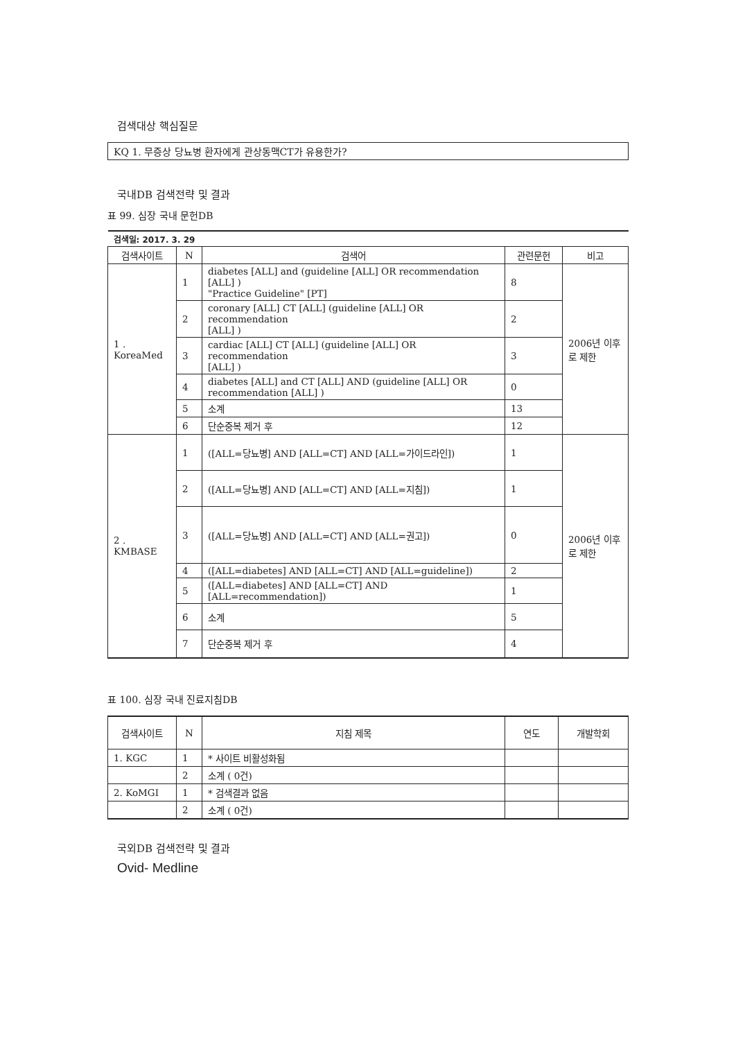검색대상 핵심질문
KQ 1. 무증상 당뇨병 환자에게 관상동맥CT가 유용한가?
국내DB 검색전략 및 결과
표 99. 심장 국내 문헌DB
| 검색일: 2017. 3. 29 | | | | |
| 검색사이트 | N | 검색어 | 관련문헌 | 비고 |
| 1 . KoreaMed | 1 | diabetes [ALL] and (guideline [ALL] OR recommendation [ALL] ) "Practice Guideline" [PT] | 8 | 2006년 이후로 제한 |
| | 2 | coronary [ALL] CT [ALL] (guideline [ALL] OR recommendation [ALL] ) | 2 | |
| | 3 | cardiac [ALL] CT [ALL] (guideline [ALL] OR recommendation [ALL] ) | 3 | |
| | 4 | diabetes [ALL] and CT [ALL] AND (guideline [ALL] OR recommendation [ALL] ) | 0 | |
| | 5 | 소계 | 13 | |
| | 6 | 단순중복 제거 후 | 12 | |
| 2 . KMBASE | 1 | ([ALL=당뇨병] AND [ALL=CT] AND [ALL=가이드라인]) | 1 | 2006년 이후로 제한 |
| | 2 | ([ALL=당뇨병] AND [ALL=CT] AND [ALL=지침]) | 1 | |
| | 3 | ([ALL=당뇨병] AND [ALL=CT] AND [ALL=권고]) | 0 | |
| | 4 | ([ALL=diabetes] AND [ALL=CT] AND [ALL=guideline]) | 2 | |
| | 5 | ([ALL=diabetes] AND [ALL=CT] AND [ALL=recommendation]) | 1 | |
| | 6 | 소계 | 5 | |
| | 7 | 단순중복 제거 후 | 4 | |
표 100. 심장 국내 진료지침DB
| 검색사이트 | N | 지침 제목 | 연도 | 개발학회 |
| --- | --- | --- | --- | --- |
| 1. KGC | 1 | * 사이트 비활성화됨 | | |
| | 2 | 소계 ( 0건) | | |
| 2. KoMGI | 1 | * 검색결과 없음 | | |
| | 2 | 소계 ( 0건) | | |
국외DB 검색전략 및 결과
Ovid- Medline